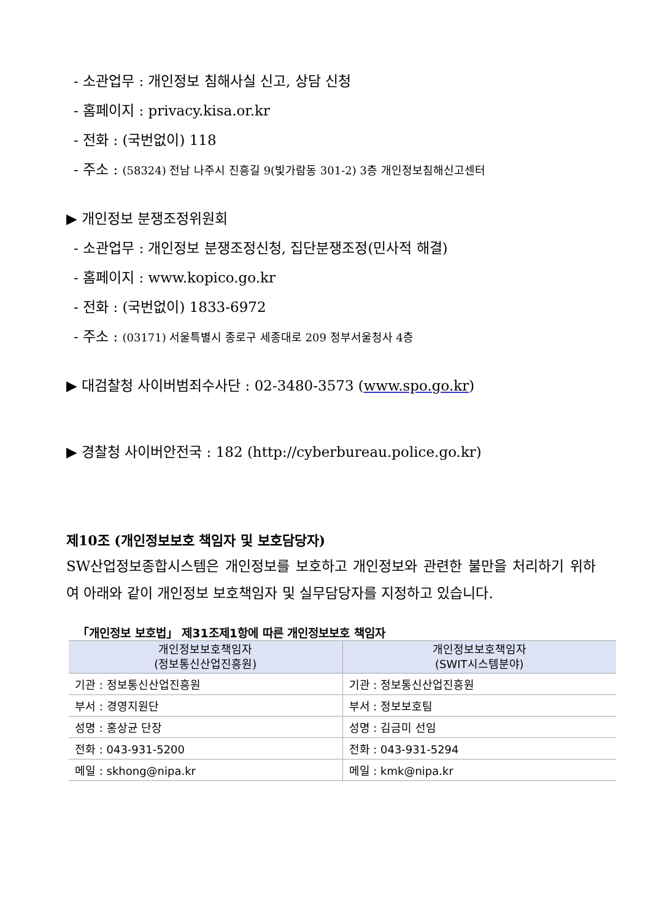- 소관업무 : 개인정보 침해사실 신고, 상담 신청
- 홈페이지 : privacy.kisa.or.kr
- 전화 : (국번없이) 118
- 주소 : (58324) 전남 나주시 진흥길 9(빛가람동 301-2) 3층 개인정보침해신고센터
▶ 개인정보 분쟁조정위원회
- 소관업무 : 개인정보 분쟁조정신청, 집단분쟁조정(민사적 해결)
- 홈페이지 : www.kopico.go.kr
- 전화 : (국번없이) 1833-6972
- 주소 : (03171) 서울특별시 종로구 세종대로 209 정부서울청사 4층
▶ 대검찰청 사이버범죄수사단 : 02-3480-3573 (www.spo.go.kr)
▶ 경찰청 사이버안전국 : 182 (http://cyberbureau.police.go.kr)
제10조 (개인정보보호 책임자 및 보호담당자)
SW산업정보종합시스템은 개인정보를 보호하고 개인정보와 관련한 불만을 처리하기 위하여 아래와 같이 개인정보 보호책임자 및 실무담당자를 지정하고 있습니다.
「개인정보 보호법」 제31조제1항에 따른 개인정보보호 책임자
| 개인정보보호책임자 (정보통신산업진흥원) | 개인정보보호책임자 (SWIT시스템분야) |
| --- | --- |
| 기관 : 정보통신산업진흥원 | 기관 : 정보통신산업진흥원 |
| 부서 : 경영지원단 | 부서 : 정보보호팀 |
| 성명 : 홍상균 단장 | 성명 : 김금미 선임 |
| 전화 : 043-931-5200 | 전화 : 043-931-5294 |
| 메일 : skhong@nipa.kr | 메일 : kmk@nipa.kr |